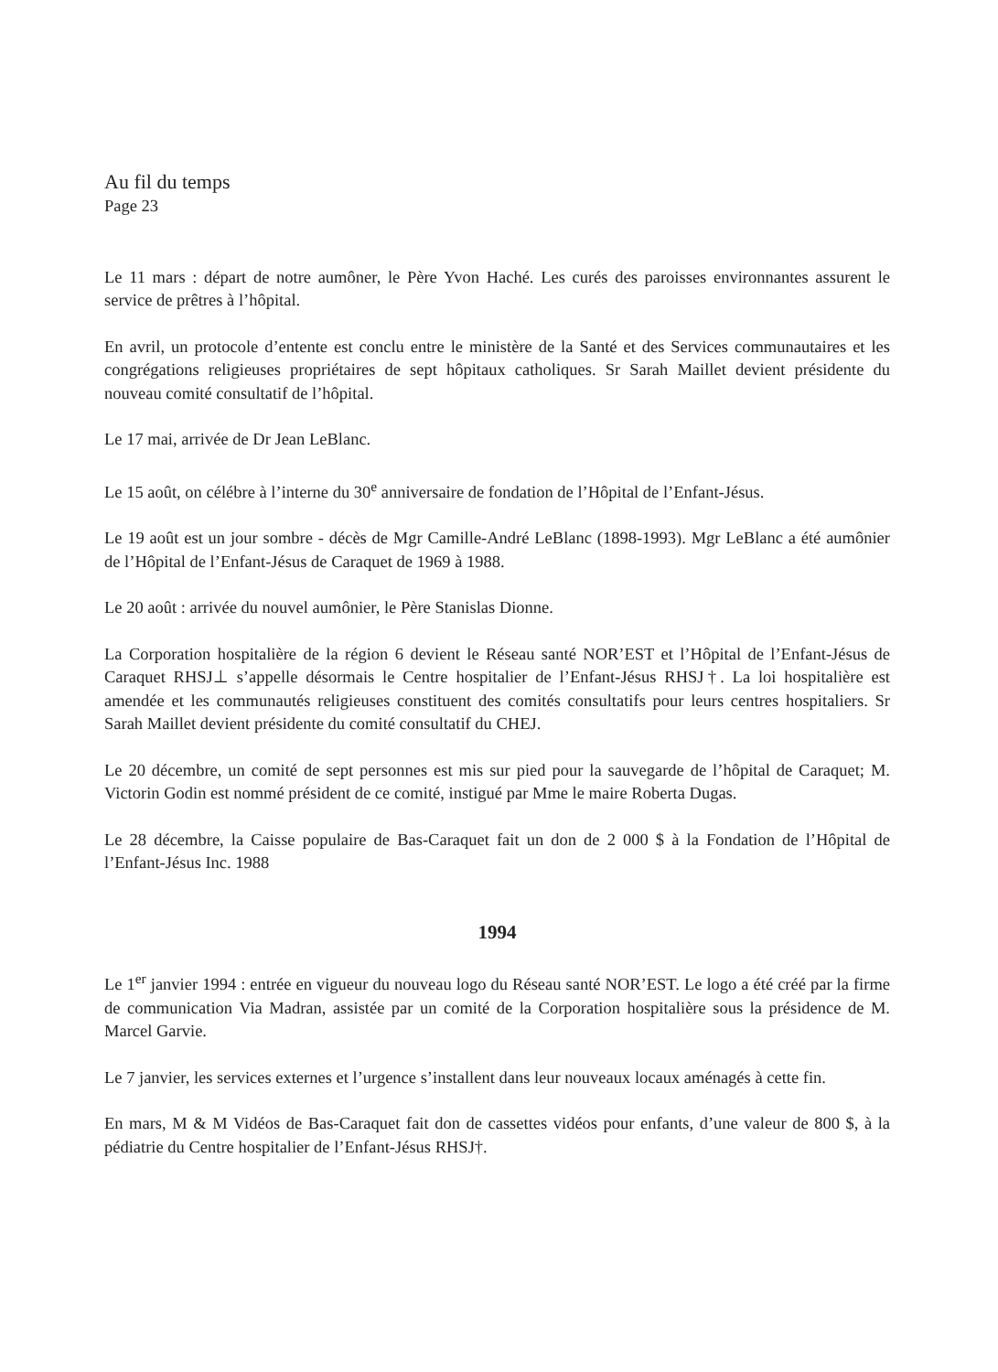Au fil du temps
Page 23
Le 11 mars : départ de notre aumôner, le Père Yvon Haché. Les curés des paroisses environnantes assurent le service de prêtres à l’hôpital.
En avril, un protocole d’entente est conclu entre le ministère de la Santé et des Services communautaires et les congrégations religieuses propriétaires de sept hôpitaux catholiques. Sr Sarah Maillet devient présidente du nouveau comité consultatif de l’hôpital.
Le 17 mai, arrivée de Dr Jean LeBlanc.
Le 15 août, on célébre à l’interne du 30<sup>e</sup> anniversaire de fondation de l’Hôpital de l’Enfant-Jésus.
Le 19 août est un jour sombre - décès de Mgr Camille-André LeBlanc (1898-1993). Mgr LeBlanc a été aumônier de l’Hôpital de l’Enfant-Jésus de Caraquet de 1969 à 1988.
Le 20 août : arrivée du nouvel aumônier, le Père Stanislas Dionne.
La Corporation hospitalière de la région 6 devient le Réseau santé NOR’EST et l’Hôpital de l’Enfant-Jésus de Caraquet RHSJ⊥ s’appelle désormais le Centre hospitalier de l’Enfant-Jésus RHSJ†. La loi hospitalière est amendée et les communautés religieuses constituent des comités consultatifs pour leurs centres hospitaliers. Sr Sarah Maillet devient présidente du comité consultatif du CHEJ.
Le 20 décembre, un comité de sept personnes est mis sur pied pour la sauvegarde de l’hôpital de Caraquet; M. Victorin Godin est nommé président de ce comité, instigué par Mme le maire Roberta Dugas.
Le 28 décembre, la Caisse populaire de Bas-Caraquet fait un don de 2 000 $ à la Fondation de l’Hôpital de l’Enfant-Jésus Inc. 1988
1994
Le 1<sup>er</sup> janvier 1994 : entrée en vigueur du nouveau logo du Réseau santé NOR’EST. Le logo a été créé par la firme de communication Via Madran, assistée par un comité de la Corporation hospitalière sous la présidence de M. Marcel Garvie.
Le 7 janvier, les services externes et l’urgence s’installent dans leur nouveaux locaux aménagés à cette fin.
En mars, M & M Vidéos de Bas-Caraquet fait don de cassettes vidéos pour enfants, d’une valeur de 800 $, à la pédiatrie du Centre hospitalier de l’Enfant-Jésus RHSJ†.